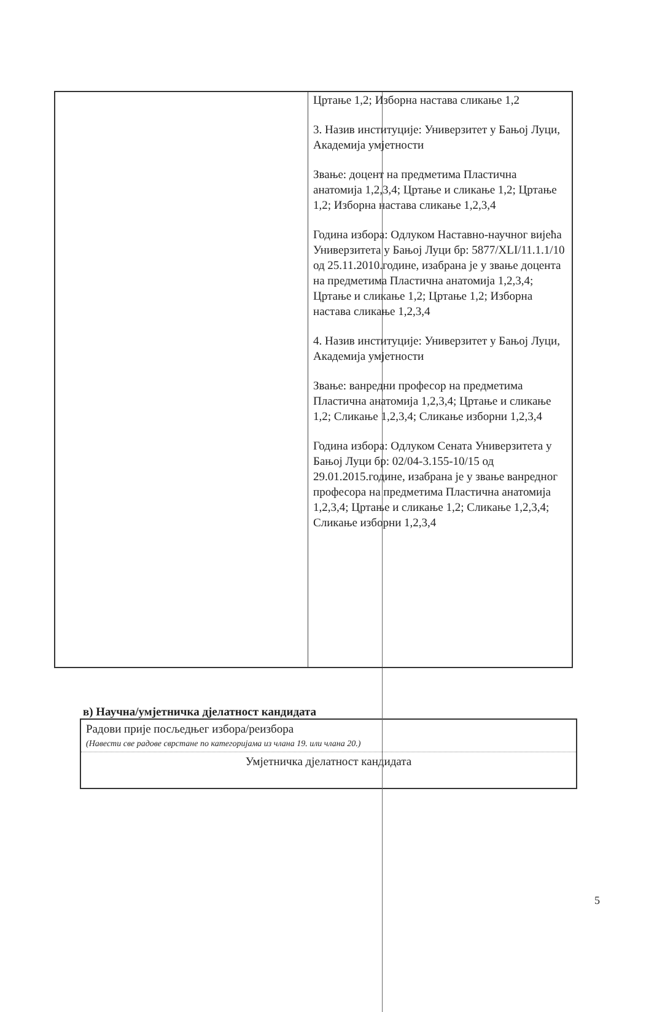| | Цртање 1,2; Изборна настава сликање 1,2 3. Назив институције: Универзитет у Бањој Луци, Академија умјетности Звање: доцент на предметима Пластична анатомија 1,2,3,4; Цртање и сликање 1,2; Цртање 1,2; Изборна настава сликање 1,2,3,4 Година избора: Одлуком Наставно-научног вијећа Универзитета у Бањој Луци бр: 5877/XLI/11.1.1/10 од 25.11.2010.године, изабрана је у звање доцента на предметима Пластична анатомија 1,2,3,4; Цртање и сликање 1,2; Цртање 1,2; Изборна настава сликање 1,2,3,4 4. Назив институције: Универзитет у Бањој Луци, Академија умјетности Звање: ванредни професор на предметима Пластична анатомија 1,2,3,4; Цртање и сликање 1,2; Сликање 1,2,3,4; Сликање изборни 1,2,3,4 Година избора: Одлуком Сената Универзитета у Бањој Луци бр: 02/04-3.155-10/15 од 29.01.2015.године, изабрана је у звање ванредног професора на предметима Пластична анатомија 1,2,3,4; Цртање и сликање 1,2; Сликање 1,2,3,4; Сликање изборни 1,2,3,4 |
в) Научна/умјетничка дјелатност кандидата
| Радови прије посљедњег избора/реизбора (Навести све радове сврстане по категоријама из члана 19. или члана 20.) |
| Умјетничка дјелатност кандидата |
5